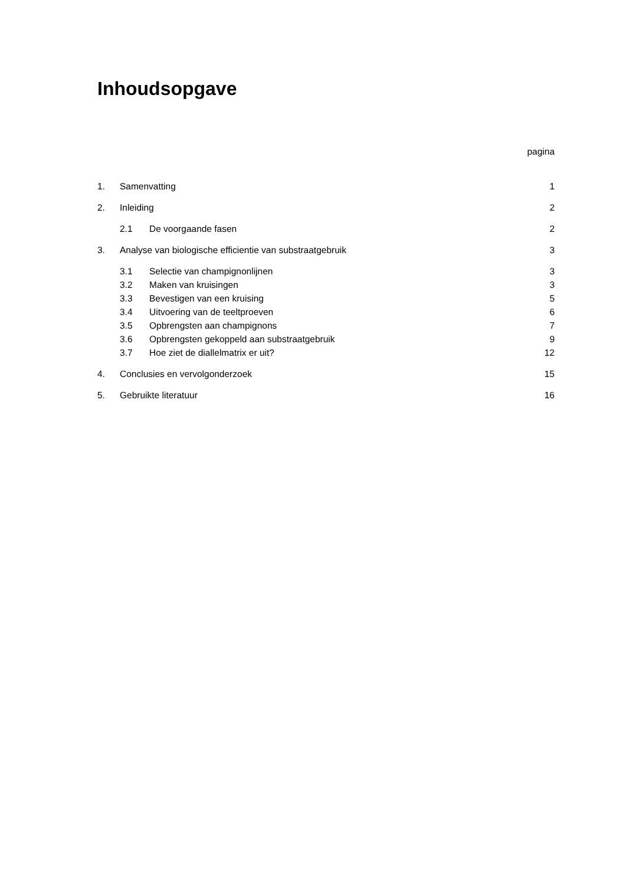Inhoudsopgave
pagina
1. Samenvatting 1
2. Inleiding 2
2.1 De voorgaande fasen 2
3. Analyse van biologische efficientie van substraatgebruik 3
3.1 Selectie van champignonlijnen 3
3.2 Maken van kruisingen 3
3.3 Bevestigen van een kruising 5
3.4 Uitvoering van de teeltproeven 6
3.5 Opbrengsten aan champignons 7
3.6 Opbrengsten gekoppeld aan substraatgebruik 9
3.7 Hoe ziet de diallelmatrix er uit? 12
4. Conclusies en vervolgonderzoek 15
5. Gebruikte literatuur 16